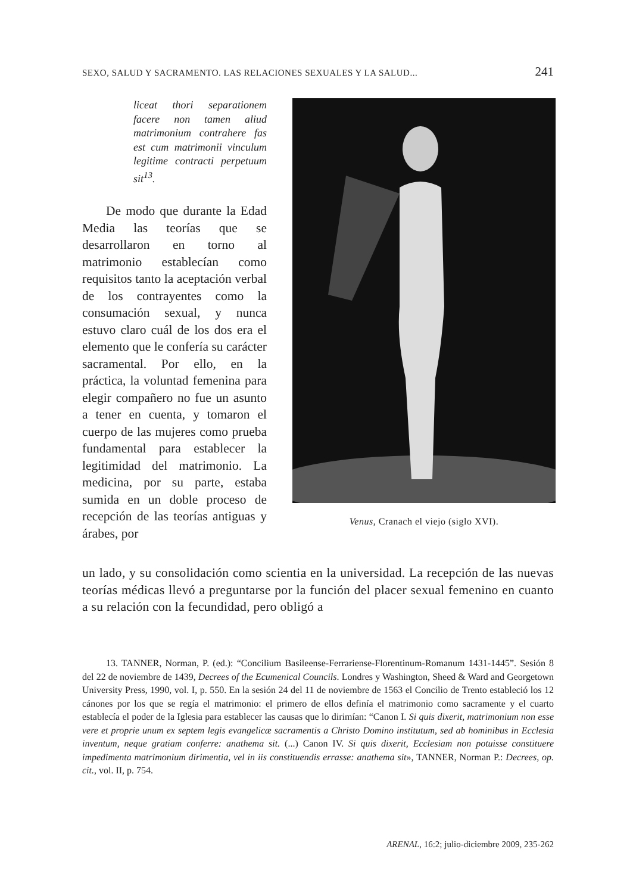SEXO, SALUD Y SACRAMENTO. LAS RELACIONES SEXUALES Y LA SALUD... 241
liceat thori separationem facere non tamen aliud matrimonium contrahere fas est cum matrimonii vinculum legitime contracti perpetuum sit<sup>13</sup>.
De modo que durante la Edad Media las teorías que se desarrollaron en torno al matrimonio establecían como requisitos tanto la aceptación verbal de los contrayentes como la consumación sexual, y nunca estuvo claro cuál de los dos era el elemento que le confería su carácter sacramental. Por ello, en la práctica, la voluntad femenina para elegir compañero no fue un asunto a tener en cuenta, y tomaron el cuerpo de las mujeres como prueba fundamental para establecer la legitimidad del matrimonio. La medicina, por su parte, estaba sumida en un doble proceso de recepción de las teorías antiguas y árabes, por
Venus, Cranach el viejo (siglo XVI).
un lado, y su consolidación como scientia en la universidad. La recepción de las nuevas teorías médicas llevó a preguntarse por la función del placer sexual femenino en cuanto a su relación con la fecundidad, pero obligó a
13. TANNER, Norman, P. (ed.): “Concilium Basileense-Ferrariense-Florentinum-Romanum 1431-1445”. Sesión 8 del 22 de noviembre de 1439, Decrees of the Ecumenical Councils. Londres y Washington, Sheed & Ward and Georgetown University Press, 1990, vol. I, p. 550. En la sesión 24 del 11 de noviembre de 1563 el Concilio de Trento estableció los 12 cánones por los que se regía el matrimonio: el primero de ellos definía el matrimonio como sacramente y el cuarto establecía el poder de la Iglesia para establecer las causas que lo dirimían: “Canon I. Si quis dixerit, matrimonium non esse vere et proprie unum ex septem legis evangelicæ sacramentis a Christo Domino institutum, sed ab hominibus in Ecclesia inventum, neque gratiam conferre: anathema sit. (...) Canon IV. Si quis dixerit, Ecclesiam non potuisse constituere impedimenta matrimonium dirimentia, vel in iis constituendis errasse: anathema sit», TANNER, Norman P.: Decrees, op. cit., vol. II, p. 754.
ARENAL, 16:2; julio-diciembre 2009, 235-262